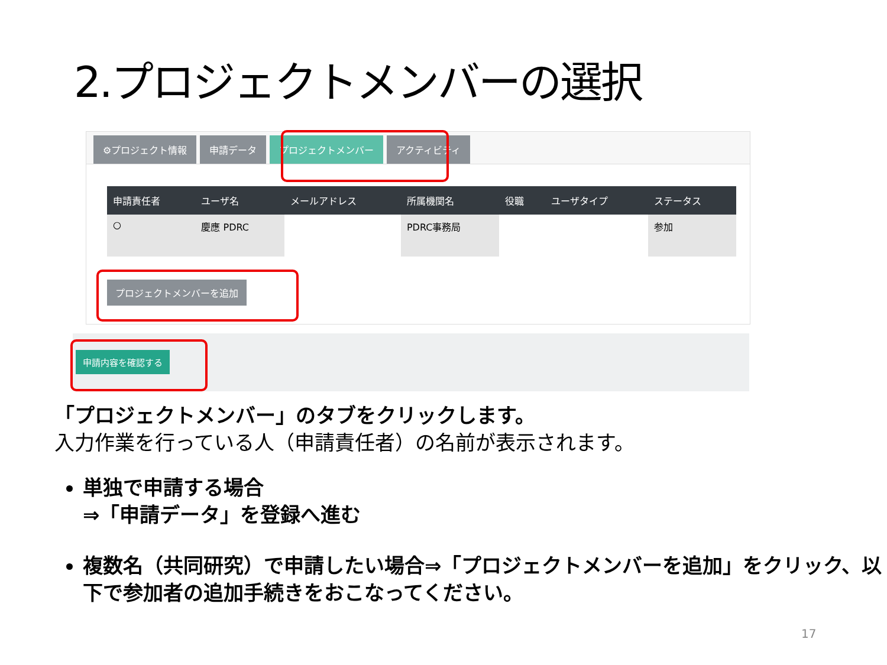2.プロジェクトメンバーの選択
⚙プロジェクト情報 申請データ プロジェクトメンバー アクティビティ
| 申請責任者 | ユーザ名 | メールアドレス | 所属機関名 | 役職 | ユーザタイプ | ステータス |
| --- | --- | --- | --- | --- | --- | --- |
| ○ | 慶應 PDRC | | PDRC事務局 | | | 参加 |
プロジェクトメンバーを追加
申請内容を確認する
「プロジェクトメンバー」のタブをクリックします。
入力作業を行っている人（申請責任者）の名前が表示されます。
単独で申請する場合
⇒「申請データ」を登録へ進む
複数名（共同研究）で申請したい場合⇒「プロジェクトメンバーを追加」をクリック、以下で参加者の追加手続きをおこなってください。
17